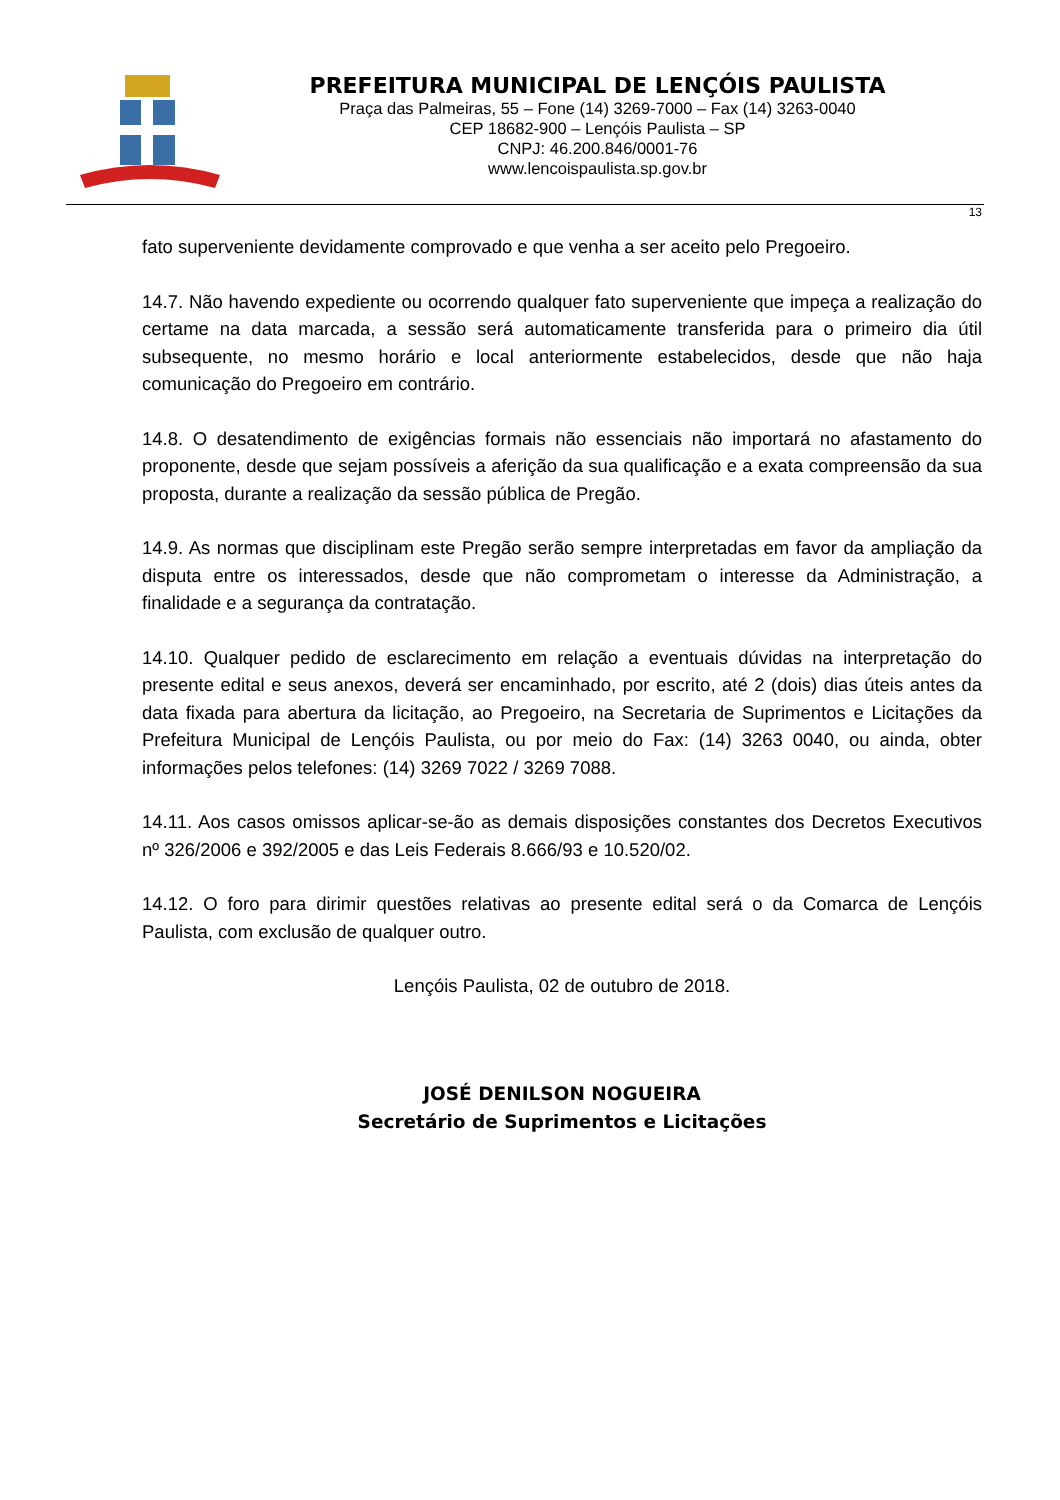PREFEITURA MUNICIPAL DE LENÇÓIS PAULISTA
Praça das Palmeiras, 55 – Fone (14) 3269-7000 – Fax (14) 3263-0040
CEP 18682-900 – Lençóis Paulista – SP
CNPJ: 46.200.846/0001-76
www.lencoispaulista.sp.gov.br
13
fato superveniente devidamente comprovado e que venha a ser aceito pelo Pregoeiro.
14.7. Não havendo expediente ou ocorrendo qualquer fato superveniente que impeça a realização do certame na data marcada, a sessão será automaticamente transferida para o primeiro dia útil subsequente, no mesmo horário e local anteriormente estabelecidos, desde que não haja comunicação do Pregoeiro em contrário.
14.8. O desatendimento de exigências formais não essenciais não importará no afastamento do proponente, desde que sejam possíveis a aferição da sua qualificação e a exata compreensão da sua proposta, durante a realização da sessão pública de Pregão.
14.9. As normas que disciplinam este Pregão serão sempre interpretadas em favor da ampliação da disputa entre os interessados, desde que não comprometam o interesse da Administração, a finalidade e a segurança da contratação.
14.10. Qualquer pedido de esclarecimento em relação a eventuais dúvidas na interpretação do presente edital e seus anexos, deverá ser encaminhado, por escrito, até 2 (dois) dias úteis antes da data fixada para abertura da licitação, ao Pregoeiro, na Secretaria de Suprimentos e Licitações da Prefeitura Municipal de Lençóis Paulista, ou por meio do Fax: (14) 3263 0040, ou ainda, obter informações pelos telefones: (14) 3269 7022 / 3269 7088.
14.11. Aos casos omissos aplicar-se-ão as demais disposições constantes dos Decretos Executivos nº 326/2006 e 392/2005 e das Leis Federais 8.666/93 e 10.520/02.
14.12. O foro para dirimir questões relativas ao presente edital será o da Comarca de Lençóis Paulista, com exclusão de qualquer outro.
Lençóis Paulista, 02 de outubro de 2018.
JOSÉ DENILSON NOGUEIRA
Secretário de Suprimentos e Licitações